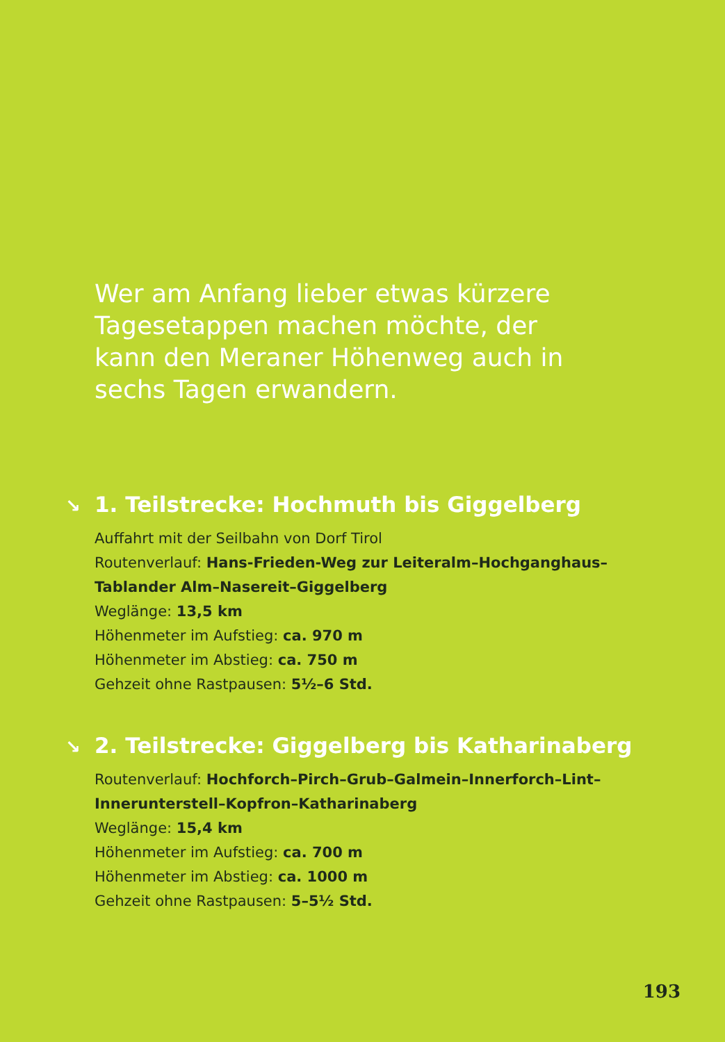Wer am Anfang lieber etwas kürzere Tagesetappen machen möchte, der kann den Meraner Höhenweg auch in sechs Tagen erwandern.
↘ 1. Teilstrecke: Hochmuth bis Giggelberg
Auffahrt mit der Seilbahn von Dorf Tirol
Routenverlauf: Hans-Frieden-Weg zur Leiteralm–Hochgang­haus–Tablander Alm–Nasereit–Giggelberg
Weglänge: 13,5 km
Höhenmeter im Aufstieg: ca. 970 m
Höhenmeter im Abstieg: ca. 750 m
Gehzeit ohne Rastpausen: 5½–6 Std.
↘ 2. Teilstrecke: Giggelberg bis Katharinaberg
Routenverlauf: Hochforch–Pirch–Grub–Galmein–Innerforch–Lint–Innerunterstell–Kopfron–Katharinaberg
Weglänge: 15,4 km
Höhenmeter im Aufstieg: ca. 700 m
Höhenmeter im Abstieg: ca. 1000 m
Gehzeit ohne Rastpausen: 5–5½ Std.
193